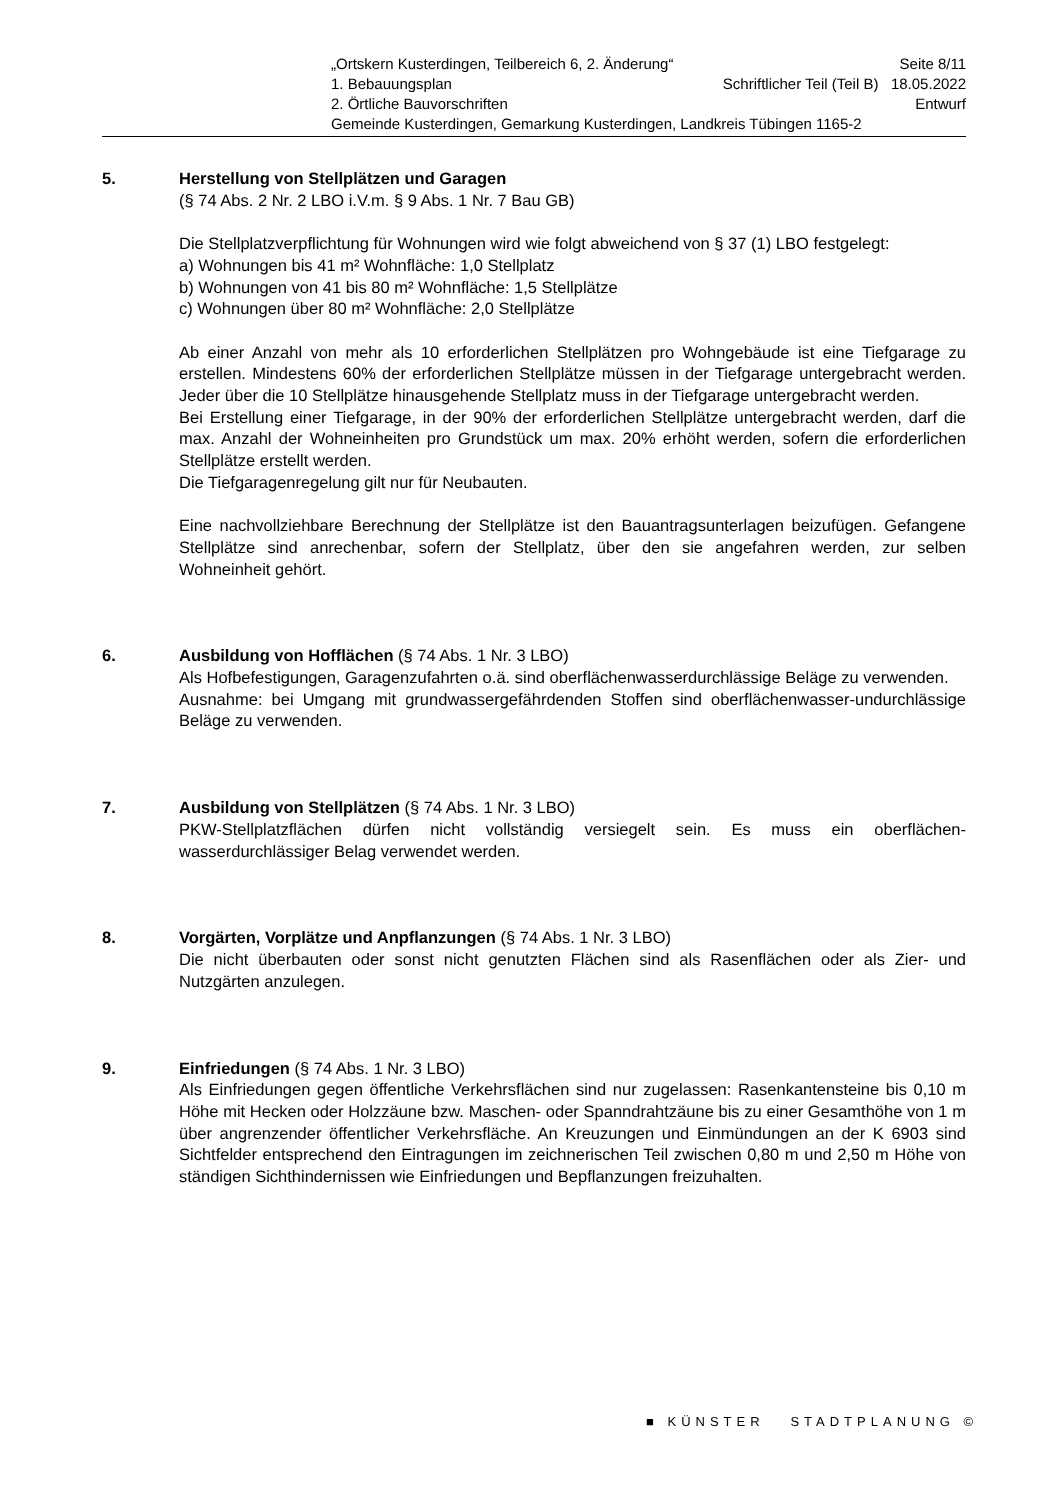„Ortskern Kusterdingen, Teilbereich 6, 2. Änderung“Seite 8/11
1. Bebauungsplan Schriftlicher Teil (Teil B) 18.05.2022
2. Örtliche Bauvorschriften Entwurf
Gemeinde Kusterdingen, Gemarkung Kusterdingen, Landkreis Tübingen 1165-2
5. Herstellung von Stellplätzen und Garagen
(§ 74 Abs. 2 Nr. 2 LBO i.V.m. § 9 Abs. 1 Nr. 7 Bau GB)
Die Stellplatzverpflichtung für Wohnungen wird wie folgt abweichend von § 37 (1) LBO festgelegt:
a) Wohnungen bis 41 m² Wohnfläche: 1,0 Stellplatz
b) Wohnungen von 41 bis 80 m² Wohnfläche: 1,5 Stellplätze
c) Wohnungen über 80 m² Wohnfläche: 2,0 Stellplätze
Ab einer Anzahl von mehr als 10 erforderlichen Stellplätzen pro Wohngebäude ist eine Tiefgarage zu erstellen. Mindestens 60% der erforderlichen Stellplätze müssen in der Tiefgarage untergebracht werden. Jeder über die 10 Stellplätze hinausgehende Stellplatz muss in der Tiefgarage untergebracht werden.
Bei Erstellung einer Tiefgarage, in der 90% der erforderlichen Stellplätze untergebracht werden, darf die max. Anzahl der Wohneinheiten pro Grundstück um max. 20% erhöht werden, sofern die erforderlichen Stellplätze erstellt werden.
Die Tiefgaragenregelung gilt nur für Neubauten.
Eine nachvollziehbare Berechnung der Stellplätze ist den Bauantragsunterlagen beizufügen. Gefangene Stellplätze sind anrechenbar, sofern der Stellplatz, über den sie angefahren werden, zur selben Wohneinheit gehört.
6. Ausbildung von Hofflächen (§ 74 Abs. 1 Nr. 3 LBO)
Als Hofbefestigungen, Garagenzufahrten o.ä. sind oberflächenwasserdurchlässige Beläge zu verwenden.
Ausnahme: bei Umgang mit grundwassergefährdenden Stoffen sind oberflächenwasser-undurchlässige Beläge zu verwenden.
7. Ausbildung von Stellplätzen (§ 74 Abs. 1 Nr. 3 LBO)
PKW-Stellplatzflächen dürfen nicht vollständig versiegelt sein. Es muss ein oberflächen-wasserdurchlässiger Belag verwendet werden.
8. Vorgärten, Vorplätze und Anpflanzungen (§ 74 Abs. 1 Nr. 3 LBO)
Die nicht überbauten oder sonst nicht genutzten Flächen sind als Rasenflächen oder als Zier- und Nutzgärten anzulegen.
9. Einfriedungen (§ 74 Abs. 1 Nr. 3 LBO)
Als Einfriedungen gegen öffentliche Verkehrsflächen sind nur zugelassen: Rasenkantensteine bis 0,10 m Höhe mit Hecken oder Holzzäune bzw. Maschen- oder Spanndrahtzäune bis zu einer Gesamthöhe von 1 m über angrenzender öffentlicher Verkehrsfläche. An Kreuzungen und Einmündungen an der K 6903 sind Sichtfelder entsprechend den Eintragungen im zeichnerischen Teil zwischen 0,80 m und 2,50 m Höhe von ständigen Sichthindernissen wie Einfriedungen und Bepflanzungen freizuhalten.
■ KÜNSTER STADTPLANUNG ©